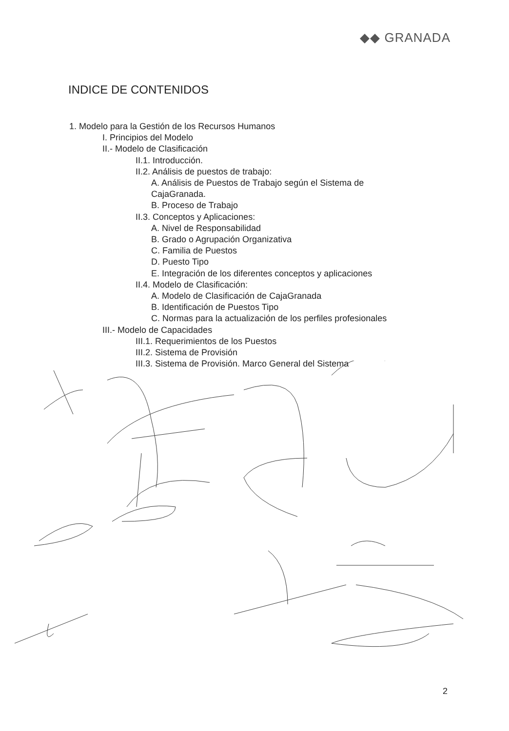◆◆ GRANADA
INDICE DE CONTENIDOS
1. Modelo para la Gestión de los Recursos Humanos
I. Principios del Modelo
II.- Modelo de Clasificación
II.1. Introducción.
II.2. Análisis de puestos de trabajo:
A. Análisis de Puestos de Trabajo según el Sistema de
CajaGranada.
B. Proceso de Trabajo
II.3. Conceptos y Aplicaciones:
A. Nivel de Responsabilidad
B. Grado o Agrupación Organizativa
C. Familia de Puestos
D. Puesto Tipo
E. Integración de los diferentes conceptos y aplicaciones
II.4. Modelo de Clasificación:
A. Modelo de Clasificación de CajaGranada
B. Identificación de Puestos Tipo
C. Normas para la actualización de los perfiles profesionales
III.- Modelo de Capacidades
III.1. Requerimientos de los Puestos
III.2. Sistema de Provisión
III.3. Sistema de Provisión. Marco General del Sistema
2